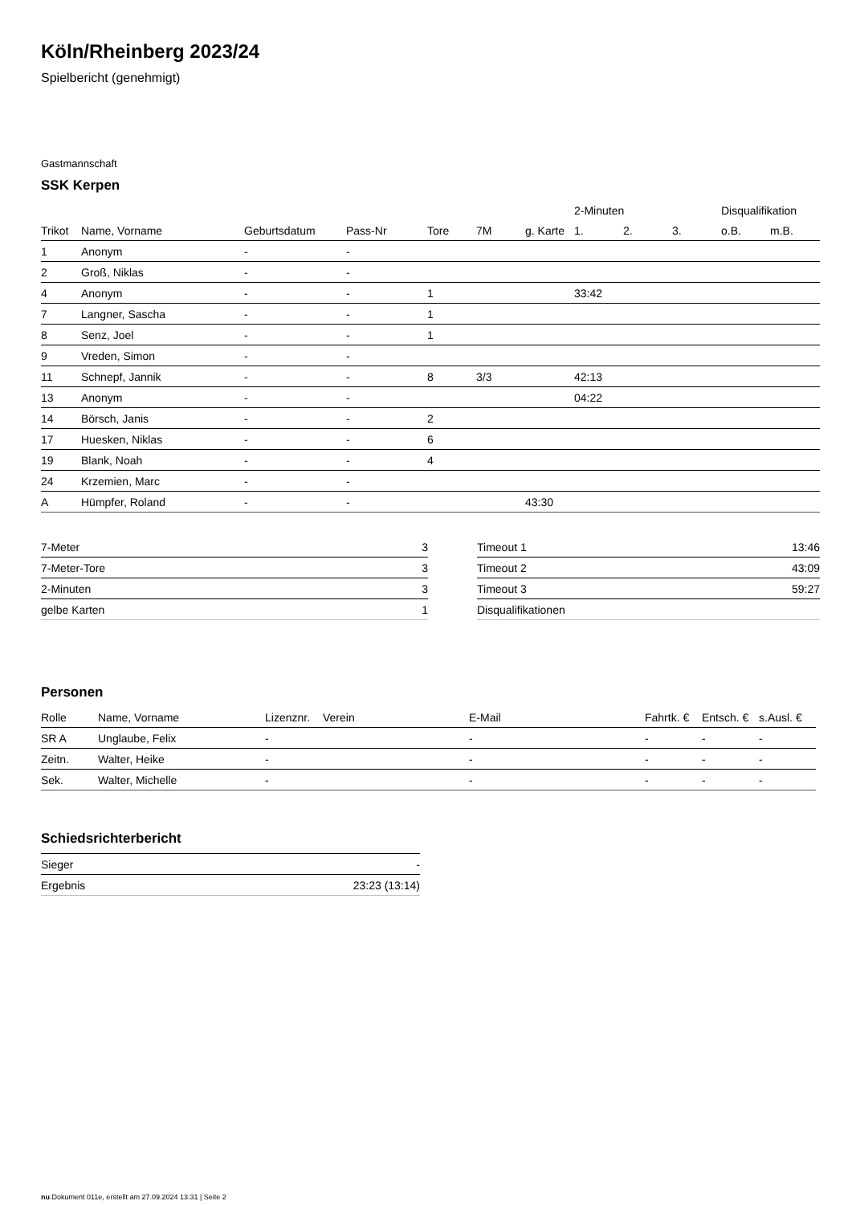Köln/Rheinberg 2023/24
Spielbericht (genehmigt)
Gastmannschaft
SSK Kerpen
| | | | | | | | 2-Minuten | | | Disqualifikation | |
| --- | --- | --- | --- | --- | --- | --- | --- | --- | --- | --- | --- |
| Trikot | Name, Vorname | Geburtsdatum | Pass-Nr | Tore | 7M | g. Karte | 1. | 2. | 3. | o.B. | m.B. |
| 1 | Anonym | - | - | | | | | | | | |
| 2 | Groß, Niklas | - | - | | | | | | | | |
| 4 | Anonym | - | - | 1 | | | 33:42 | | | | |
| 7 | Langner, Sascha | - | - | 1 | | | | | | | |
| 8 | Senz, Joel | - | - | 1 | | | | | | | |
| 9 | Vreden, Simon | - | - | | | | | | | | |
| 11 | Schnepf, Jannik | - | - | 8 | 3/3 | | 42:13 | | | | |
| 13 | Anonym | - | - | | | | 04:22 | | | | |
| 14 | Börsch, Janis | - | - | 2 | | | | | | | |
| 17 | Huesken, Niklas | - | - | 6 | | | | | | | |
| 19 | Blank, Noah | - | - | 4 | | | | | | | |
| 24 | Krzemien, Marc | - | - | | | | | | | | |
| A | Hümpfer, Roland | - | - | | | 43:30 | | | | | |
| 7-Meter | 3 |
| 7-Meter-Tore | 3 |
| 2-Minuten | 3 |
| gelbe Karten | 1 |
| Timeout 1 | 13:46 |
| Timeout 2 | 43:09 |
| Timeout 3 | 59:27 |
| Disqualifikationen | |
Personen
| Rolle | Name, Vorname | Lizenznr. | Verein | E-Mail | Fahrtk. € | Entsch. € | s.Ausl. € |
| --- | --- | --- | --- | --- | --- | --- | --- |
| SR A | Unglaube, Felix | - | | - | - | - | - |
| Zeitn. | Walter, Heike | - | | - | - | - | - |
| Sek. | Walter, Michelle | - | | - | - | - | - |
Schiedsrichterbericht
| Sieger | - |
| Ergebnis | 23:23 (13:14) |
nu.Dokument 011e, erstellt am 27.09.2024 13:31 | Seite 2